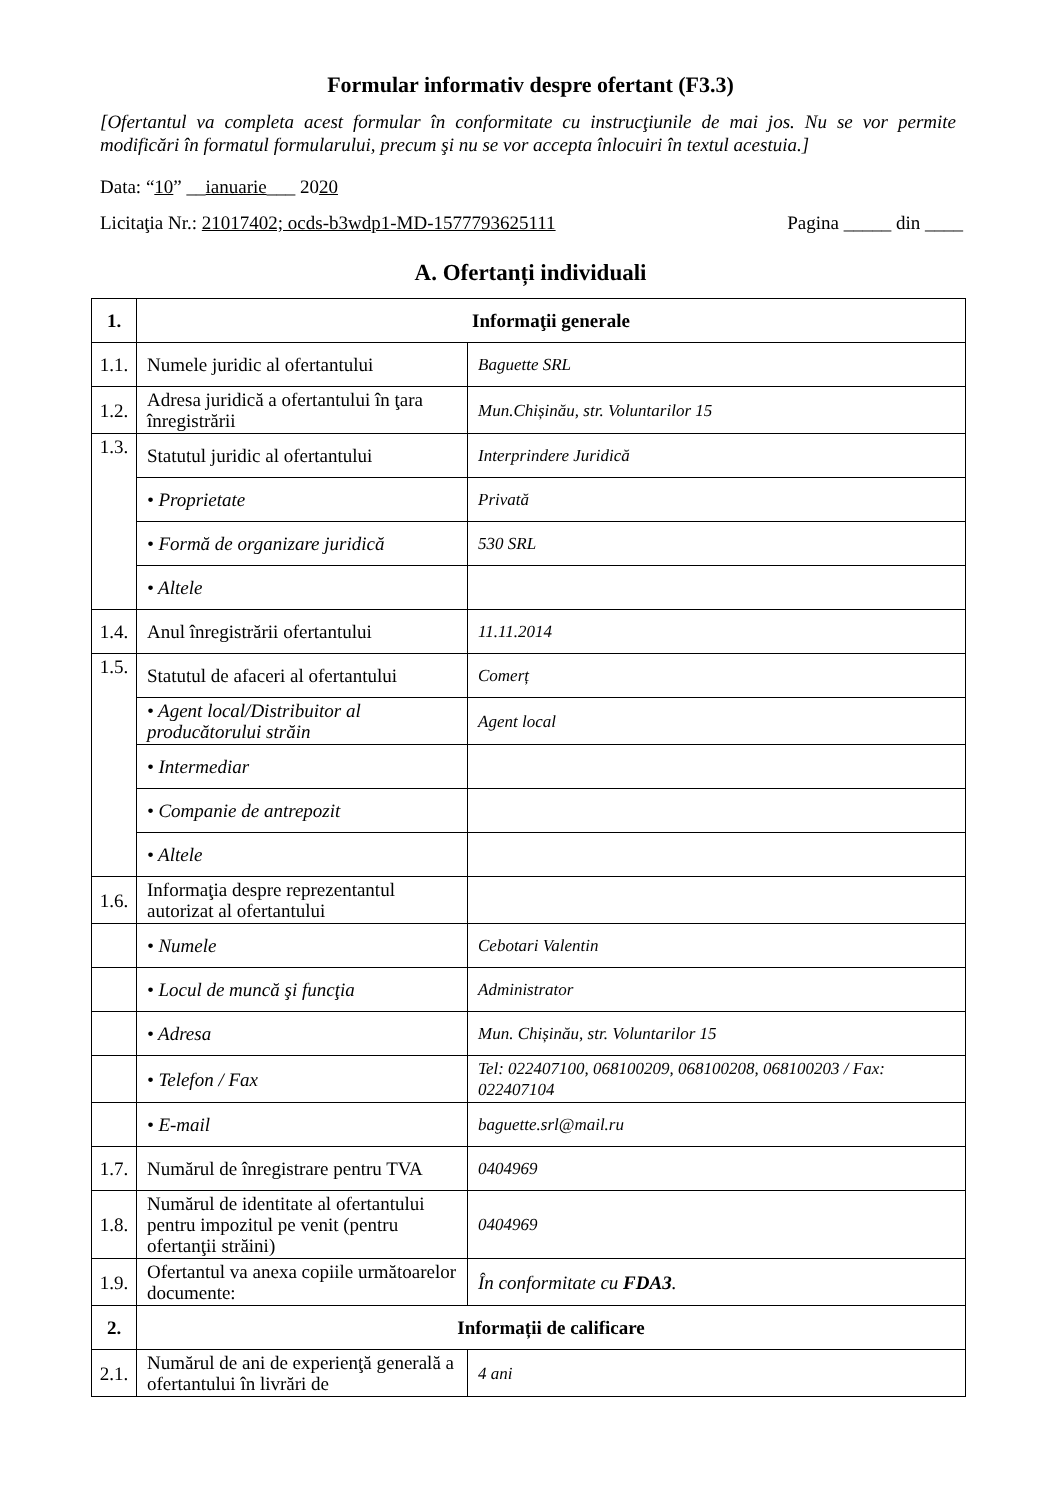Formular informativ despre ofertant (F3.3)
[Ofertantul va completa acest formular în conformitate cu instrucţiunile de mai jos. Nu se vor permite modificări în formatul formularului, precum şi nu se vor accepta înlocuiri în textul acestuia.]
Data: “10” __ianuarie___ 2020
Licitaţia Nr.: 21017402; ocds-b3wdp1-MD-1577793625111 Pagina _____ din ____
A. Ofertanți individuali
| 1. | Informaţii generale | |
| --- | --- | --- |
| 1.1. | Numele juridic al ofertantului | Baguette SRL |
| 1.2. | Adresa juridică a ofertantului în ţara înregistrării | Mun.Chișinău, str. Voluntarilor 15 |
| 1.3. | Statutul juridic al ofertantului | Interprindere Juridică |
| | • Proprietate | Privată |
| | • Formă de organizare juridică | 530 SRL |
| | • Altele | |
| 1.4. | Anul înregistrării ofertantului | 11.11.2014 |
| 1.5. | Statutul de afaceri al ofertantului | Comerț |
| | • Agent local/Distribuitor al producătorului străin | Agent local |
| | • Intermediar | |
| | • Companie de antrepozit | |
| | • Altele | |
| 1.6. | Informaţia despre reprezentantul autorizat al ofertantului | |
| | • Numele | Cebotari Valentin |
| | • Locul de muncă şi funcţia | Administrator |
| | • Adresa | Mun. Chișinău, str. Voluntarilor 15 |
| | • Telefon / Fax | Tel: 022407100, 068100209, 068100208, 068100203 / Fax: 022407104 |
| | • E-mail | baguette.srl@mail.ru |
| 1.7. | Numărul de înregistrare pentru TVA | 0404969 |
| 1.8. | Numărul de identitate al ofertantului pentru impozitul pe venit (pentru ofertanţii străini) | 0404969 |
| 1.9. | Ofertantul va anexa copiile următoarelor documente: | În conformitate cu FDA3 . |
| 2. | Informații de calificare | |
| 2.1. | Numărul de ani de experienţă generală a ofertantului în livrări de | 4 ani |